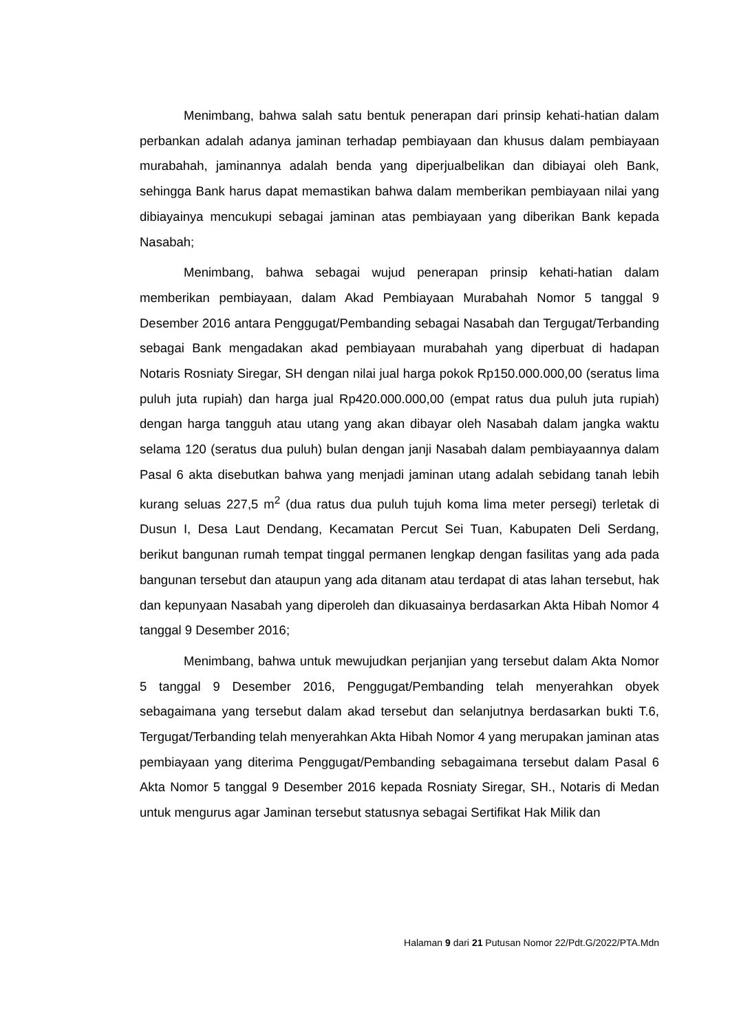Menimbang, bahwa salah satu bentuk penerapan dari prinsip kehati-hatian dalam perbankan adalah adanya jaminan terhadap pembiayaan dan khusus dalam pembiayaan murabahah, jaminannya adalah benda yang diperjualbelikan dan dibiayai oleh Bank, sehingga Bank harus dapat memastikan bahwa dalam memberikan pembiayaan nilai yang dibiayainya mencukupi sebagai jaminan atas pembiayaan yang diberikan Bank kepada Nasabah;
Menimbang, bahwa sebagai wujud penerapan prinsip kehati-hatian dalam memberikan pembiayaan, dalam Akad Pembiayaan Murabahah Nomor 5 tanggal 9 Desember 2016 antara Penggugat/Pembanding sebagai Nasabah dan Tergugat/Terbanding sebagai Bank mengadakan akad pembiayaan murabahah yang diperbuat di hadapan Notaris Rosniaty Siregar, SH dengan nilai jual harga pokok Rp150.000.000,00 (seratus lima puluh juta rupiah) dan harga jual Rp420.000.000,00 (empat ratus dua puluh juta rupiah) dengan harga tangguh atau utang yang akan dibayar oleh Nasabah dalam jangka waktu selama 120 (seratus dua puluh) bulan dengan janji Nasabah dalam pembiayaannya dalam Pasal 6 akta disebutkan bahwa yang menjadi jaminan utang adalah sebidang tanah lebih kurang seluas 227,5 m<sup>2</sup> (dua ratus dua puluh tujuh koma lima meter persegi) terletak di Dusun I, Desa Laut Dendang, Kecamatan Percut Sei Tuan, Kabupaten Deli Serdang, berikut bangunan rumah tempat tinggal permanen lengkap dengan fasilitas yang ada pada bangunan tersebut dan ataupun yang ada ditanam atau terdapat di atas lahan tersebut, hak dan kepunyaan Nasabah yang diperoleh dan dikuasainya berdasarkan Akta Hibah Nomor 4 tanggal 9 Desember 2016;
Menimbang, bahwa untuk mewujudkan perjanjian yang tersebut dalam Akta Nomor 5 tanggal 9 Desember 2016, Penggugat/Pembanding telah menyerahkan obyek sebagaimana yang tersebut dalam akad tersebut dan selanjutnya berdasarkan bukti T.6, Tergugat/Terbanding telah menyerahkan Akta Hibah Nomor 4 yang merupakan jaminan atas pembiayaan yang diterima Penggugat/Pembanding sebagaimana tersebut dalam Pasal 6 Akta Nomor 5 tanggal 9 Desember 2016 kepada Rosniaty Siregar, SH., Notaris di Medan untuk mengurus agar Jaminan tersebut statusnya sebagai Sertifikat Hak Milik dan
Halaman 9 dari 21 Putusan Nomor 22/Pdt.G/2022/PTA.Mdn